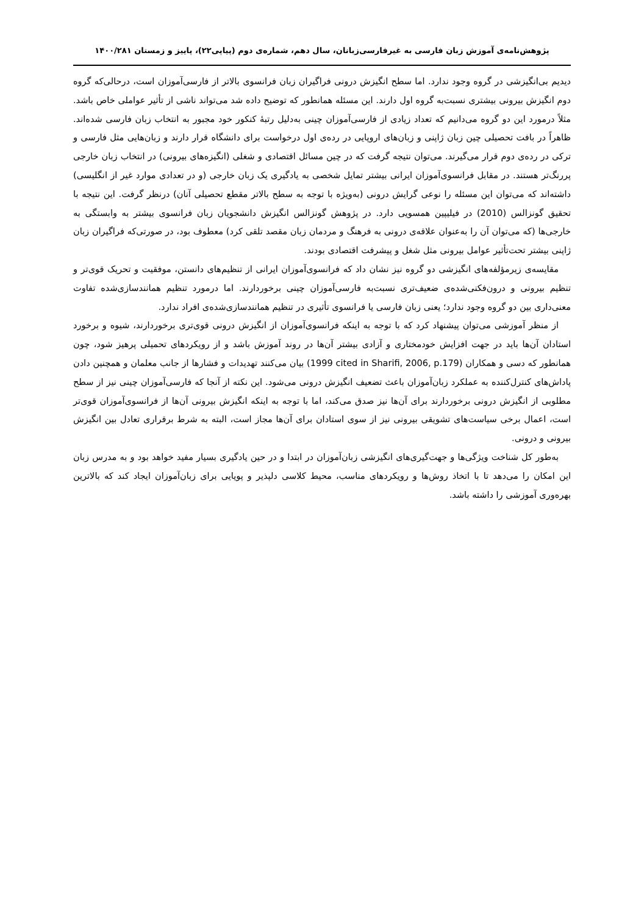پژوهش‌نامه‌ی آموزش زبان فارسی به غیرفارسی‌زبانان، سال دهم، شماره‌ی دوم (پیاپی۲۲)، پاییز و زمستان ۱۴۰۰/۲۸۱
دیدیم بی‌انگیزشی در گروه وجود ندارد. اما سطح انگیزش درونی فراگیران زبان فرانسوی بالاتر از فارسی‌آموزان است، درحالی‌که گروه دوم انگیزش بیرونی بیشتری نسبت‌به گروه اول دارند. این مسئله همانطور که توضیح داده شد می‌تواند ناشی از تأثیر عواملی خاص باشد. مثلاً درمورد این دو گروه می‌دانیم که تعداد زیادی از فارسی‌آموزان چینی به‌دلیل رتبهٔ کنکور خود مجبور به انتخاب زبان فارسی شده‌اند. ظاهراً در بافت تحصیلی چین زبان ژاپنی و زبان‌های اروپایی در رده‌ی اول درخواست برای دانشگاه قرار دارند و زبان‌هایی مثل فارسی و ترکی در رده‌ی دوم قرار می‌گیرند. می‌توان نتیجه گرفت که در چین مسائل اقتصادی و شغلی (انگیزه‌های بیرونی) در انتخاب زبان خارجی پررنگ‌تر هستند. در مقابل فرانسوی‌آموزان ایرانی بیشتر تمایل شخصی به یادگیری یک زبان خارجی (و در تعدادی موارد غیر از انگلیسی) داشته‌اند که می‌توان این مسئله را نوعی گرایش درونی (به‌ویژه با توجه به سطح بالاتر مقطع تحصیلی آنان) درنظر گرفت. این نتیجه با تحقیق گونزالس (2010) در فیلیپین همسویی دارد. در پژوهش گونزالس انگیزش دانشجویان زبان فرانسوی بیشتر به وابستگی به خارجی‌ها (که می‌توان آن را به‌عنوان علاقه‌ی درونی به فرهنگ و مردمان زبان مقصد تلقی کرد) معطوف بود، در صورتی‌که فراگیران زبان ژاپنی بیشتر تحت‌تأثیر عوامل بیرونی مثل شغل و پیشرفت اقتصادی بودند.
مقایسه‌ی زیرمؤلفه‌های انگیزشی دو گروه نیز نشان داد که فرانسوی‌آموزان ایرانی از تنظیم‌های دانستن، موفقیت و تحریک قوی‌تر و تنظیم بیرونی و درون‌فکنی‌شده‌ی ضعیف‌تری نسبت‌به فارسی‌آموزان چینی برخوردارند. اما درمورد تنظیم همانندسازی‌شده تفاوت معنی‌داری بین دو گروه وجود ندارد؛ یعنی زبان فارسی یا فرانسوی تأثیری در تنظیم همانندسازی‌شده‌ی افراد ندارد.
از منظر آموزشی می‌توان پیشنهاد کرد که با توجه به اینکه فرانسوی‌آموزان از انگیزش درونی قوی‌تری برخوردارند، شیوه و برخورد استادان آن‌ها باید در جهت افزایش خودمختاری و آزادی بیشتر آن‌ها در روند آموزش باشد و از رویکردهای تحمیلی پرهیز شود، چون همانطور که دسی و همکاران (1999 cited in Sharifi, 2006, p.179) بیان می‌کنند تهدیدات و فشارها از جانب معلمان و همچنین دادن پاداش‌های کنترل‌کننده به عملکرد زبان‌آموزان باعث تضعیف انگیزش درونی می‌شود. این نکته از آنجا که فارسی‌آموزان چینی نیز از سطح مطلوبی از انگیزش درونی برخوردارند برای آن‌ها نیز صدق می‌کند، اما با توجه به اینکه انگیزش بیرونی آن‌ها از فرانسوی‌آموزان قوی‌تر است، اعمال برخی سیاست‌های تشویقی بیرونی نیز از سوی استادان برای آن‌ها مجاز است، البته به شرط برقراری تعادل بین انگیزش بیرونی و درونی.
به‌طور کل شناخت ویژگی‌ها و جهت‌گیری‌های انگیزشی زبان‌آموزان در ابتدا و در حین یادگیری بسیار مفید خواهد بود و به مدرس زبان این امکان را می‌دهد تا با اتخاذ روش‌ها و رویکردهای مناسب، محیط کلاسی دلپذیر و پویایی برای زبان‌آموزان ایجاد کند که بالاترین بهره‌وری آموزشی را داشته باشد.